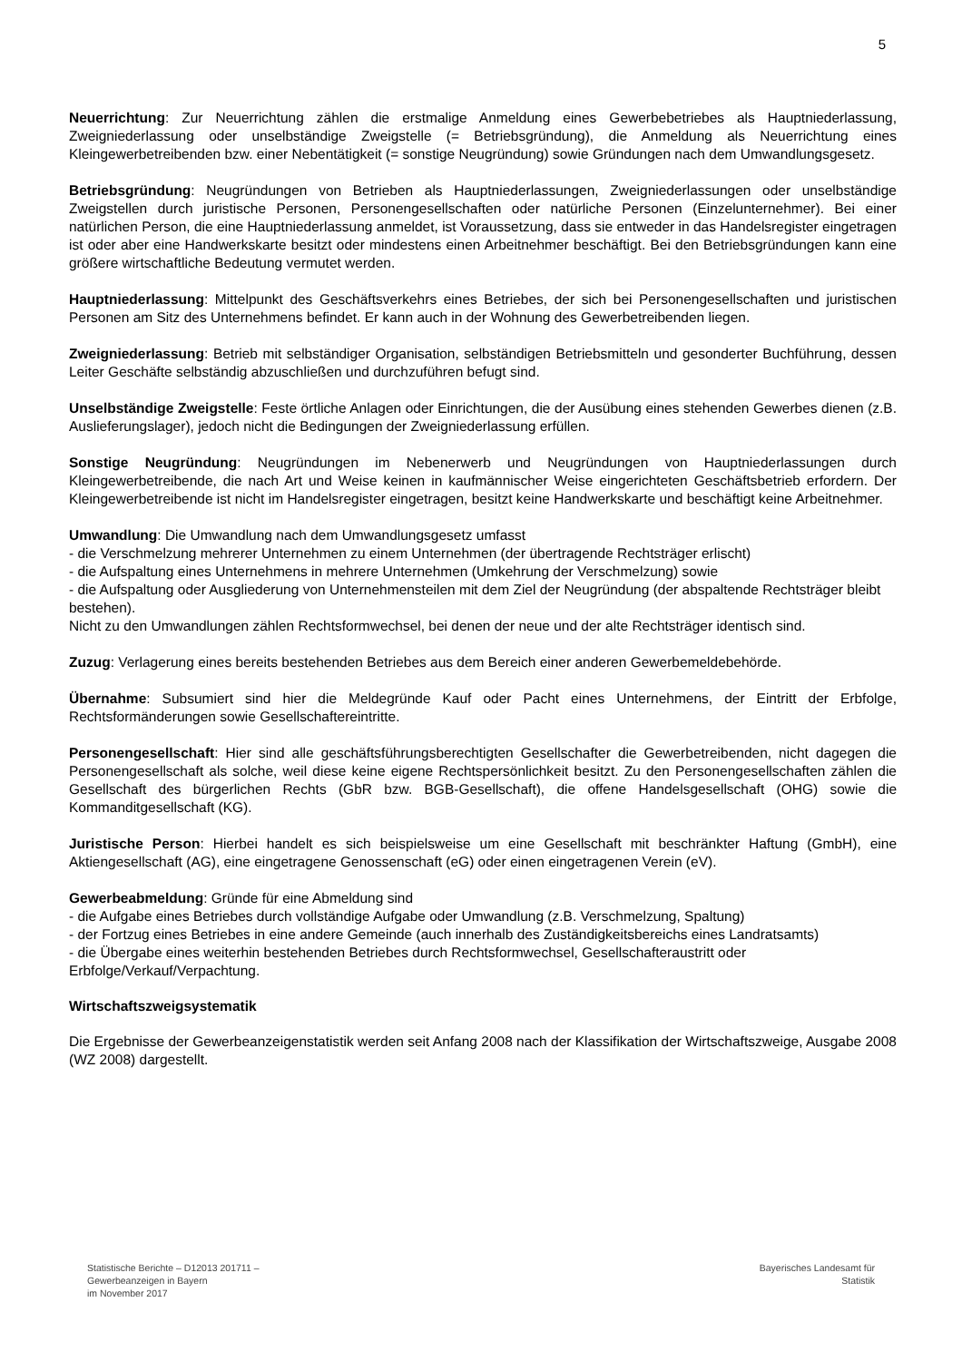5
Neuerrichtung: Zur Neuerrichtung zählen die erstmalige Anmeldung eines Gewerbebetriebes als Hauptniederlassung, Zweigniederlassung oder unselbständige Zweigstelle (= Betriebsgründung), die Anmeldung als Neuerrichtung eines Kleingewerbetreibenden bzw. einer Nebentätigkeit (= sonstige Neugründung) sowie Gründungen nach dem Umwandlungsgesetz.
Betriebsgründung: Neugründungen von Betrieben als Hauptniederlassungen, Zweigniederlassungen oder unselbständige Zweigstellen durch juristische Personen, Personengesellschaften oder natürliche Personen (Einzelunternehmer). Bei einer natürlichen Person, die eine Hauptniederlassung anmeldet, ist Voraussetzung, dass sie entweder in das Handelsregister eingetragen ist oder aber eine Handwerkskarte besitzt oder mindestens einen Arbeitnehmer beschäftigt. Bei den Betriebsgründungen kann eine größere wirtschaftliche Bedeutung vermutet werden.
Hauptniederlassung: Mittelpunkt des Geschäftsverkehrs eines Betriebes, der sich bei Personengesellschaften und juristischen Personen am Sitz des Unternehmens befindet. Er kann auch in der Wohnung des Gewerbetreibenden liegen.
Zweigniederlassung: Betrieb mit selbständiger Organisation, selbständigen Betriebsmitteln und gesonderter Buchführung, dessen Leiter Geschäfte selbständig abzuschließen und durchzuführen befugt sind.
Unselbständige Zweigstelle: Feste örtliche Anlagen oder Einrichtungen, die der Ausübung eines stehenden Gewerbes dienen (z.B. Auslieferungslager), jedoch nicht die Bedingungen der Zweigniederlassung erfüllen.
Sonstige Neugründung: Neugründungen im Nebenerwerb und Neugründungen von Hauptniederlassungen durch Kleingewerbetreibende, die nach Art und Weise keinen in kaufmännischer Weise eingerichteten Geschäftsbetrieb erfordern. Der Kleingewerbetreibende ist nicht im Handelsregister eingetragen, besitzt keine Handwerkskarte und beschäftigt keine Arbeitnehmer.
Umwandlung: Die Umwandlung nach dem Umwandlungsgesetz umfasst
- die Verschmelzung mehrerer Unternehmen zu einem Unternehmen (der übertragende Rechtsträger erlischt)
- die Aufspaltung eines Unternehmens in mehrere Unternehmen (Umkehrung der Verschmelzung) sowie
- die Aufspaltung oder Ausgliederung von Unternehmensteilen mit dem Ziel der Neugründung (der abspaltende Rechtsträger bleibt bestehen).
Nicht zu den Umwandlungen zählen Rechtsformwechsel, bei denen der neue und der alte Rechtsträger identisch sind.
Zuzug: Verlagerung eines bereits bestehenden Betriebes aus dem Bereich einer anderen Gewerbemeldebehörde.
Übernahme: Subsumiert sind hier die Meldegründe Kauf oder Pacht eines Unternehmens, der Eintritt der Erbfolge, Rechtsformänderungen sowie Gesellschaftereintritte.
Personengesellschaft: Hier sind alle geschäftsführungsberechtigten Gesellschafter die Gewerbetreibenden, nicht dagegen die Personengesellschaft als solche, weil diese keine eigene Rechtspersönlichkeit besitzt. Zu den Personengesellschaften zählen die Gesellschaft des bürgerlichen Rechts (GbR bzw. BGB-Gesellschaft), die offene Handelsgesellschaft (OHG) sowie die Kommanditgesellschaft (KG).
Juristische Person: Hierbei handelt es sich beispielsweise um eine Gesellschaft mit beschränkter Haftung (GmbH), eine Aktiengesellschaft (AG), eine eingetragene Genossenschaft (eG) oder einen eingetragenen Verein (eV).
Gewerbeabmeldung: Gründe für eine Abmeldung sind
- die Aufgabe eines Betriebes durch vollständige Aufgabe oder Umwandlung (z.B. Verschmelzung, Spaltung)
- der Fortzug eines Betriebes in eine andere Gemeinde (auch innerhalb des Zuständigkeitsbereichs eines Landratsamts)
- die Übergabe eines weiterhin bestehenden Betriebes durch Rechtsformwechsel, Gesellschafteraustritt oder Erbfolge/Verkauf/Verpachtung.
Wirtschaftszweigsystematik
Die Ergebnisse der Gewerbeanzeigenstatistik werden seit Anfang 2008 nach der Klassifikation der Wirtschaftszweige, Ausgabe 2008 (WZ 2008) dargestellt.
Statistische Berichte – D12013 201711 –
Gewerbeanzeigen in Bayern
im November 2017
Bayerisches Landesamt für
Statistik